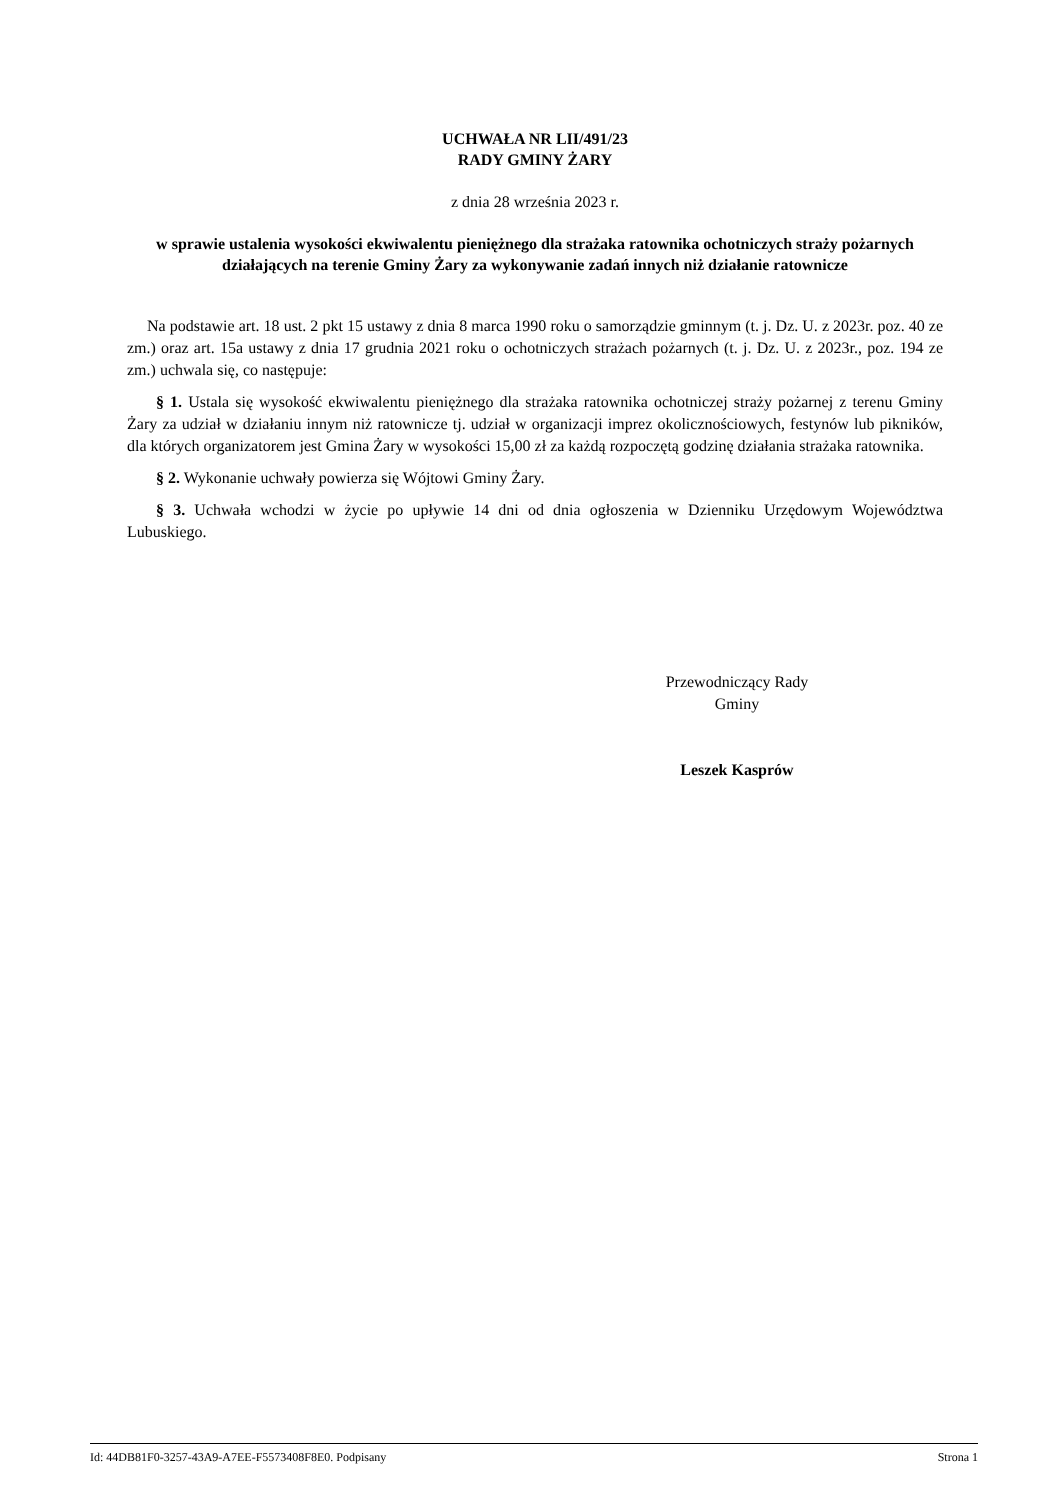UCHWAŁA NR LII/491/23
RADY GMINY ŻARY
z dnia 28 września 2023 r.
w sprawie ustalenia wysokości ekwiwalentu pieniężnego dla strażaka ratownika ochotniczych straży pożarnych działających na terenie Gminy Żary za wykonywanie zadań innych niż działanie ratownicze
Na podstawie art. 18 ust. 2 pkt 15 ustawy z dnia 8 marca 1990 roku o samorządzie gminnym (t. j. Dz. U. z 2023r. poz. 40 ze zm.) oraz art. 15a ustawy z dnia 17 grudnia 2021 roku o ochotniczych strażach pożarnych (t. j. Dz. U. z 2023r., poz. 194 ze zm.) uchwala się, co następuje:
§ 1. Ustala się wysokość ekwiwalentu pieniężnego dla strażaka ratownika ochotniczej straży pożarnej z terenu Gminy Żary za udział w działaniu innym niż ratownicze tj. udział w organizacji imprez okolicznościowych, festynów lub pikników, dla których organizatorem jest Gmina Żary w wysokości 15,00 zł za każdą rozpoczętą godzinę działania strażaka ratownika.
§ 2. Wykonanie uchwały powierza się Wójtowi Gminy Żary.
§ 3. Uchwała wchodzi w życie po upływie 14 dni od dnia ogłoszenia w Dzienniku Urzędowym Województwa Lubuskiego.
Przewodniczący Rady
Gminy
Leszek Kasprów
Id: 44DB81F0-3257-43A9-A7EE-F5573408F8E0. Podpisany Strona 1